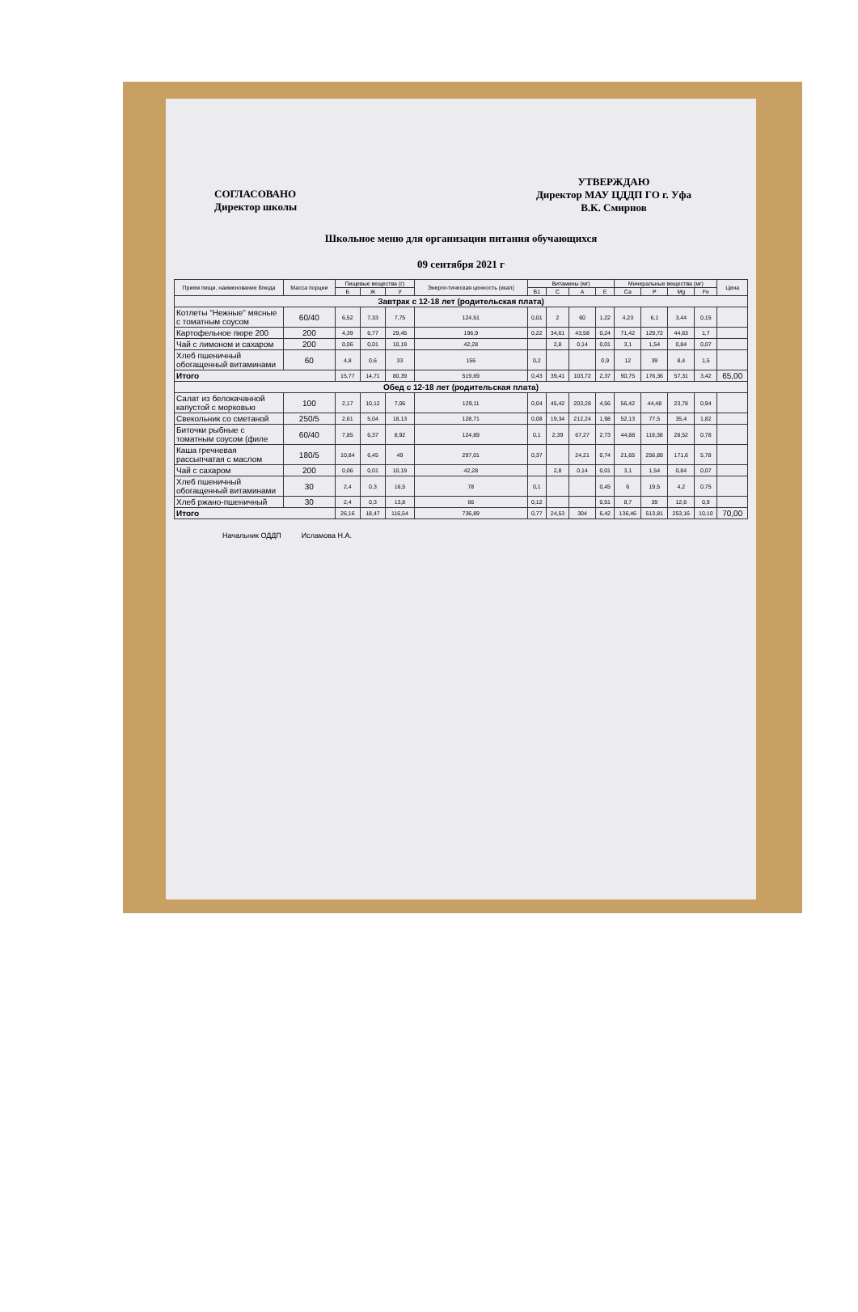СОГЛАСОВАНО
Директор школы
УТВЕРЖДАЮ
Директор МАУ ЦДДП ГО г. Уфа
В.К. Смирнов
Школьное меню для организации питания обучающихся
09 сентября 2021 г
| Прием пищи, наименование блюда | Масса порции | Пищевые вещества (г) | | | Энерге-тическая ценность (ккал) | Витамины (мг) | | | | Минеральные вещества (мг) | | | | Цена |
| --- | --- | --- | --- | --- | --- | --- | --- | --- | --- | --- | --- | --- | --- | --- |
| | | Б | Ж | У | | В1 | С | А | Е | Ca | P | Mg | Fe | |
| Завтрак с 12-18 лет (родительская плата) | | | | | | | | | | | | | | |
| Котлеты "Нежные" мясные с томатным соусом | 60/40 | 6,52 | 7,33 | 7,75 | 124,51 | 0,01 | 2 | 60 | 1,22 | 4,23 | 6,1 | 3,44 | 0,15 | |
| Картофельное пюре 200 | 200 | 4,39 | 6,77 | 29,45 | 196,9 | 0,22 | 34,61 | 43,58 | 0,24 | 71,42 | 129,72 | 44,63 | 1,7 | |
| Чай с лимоном и сахаром | 200 | 0,06 | 0,01 | 10,19 | 42,28 | | 2,8 | 0,14 | 0,01 | 3,1 | 1,54 | 0,84 | 0,07 | |
| Хлеб пшеничный обогащенный витаминами | 60 | 4,8 | 0,6 | 33 | 156 | 0,2 | | | 0,9 | 12 | 39 | 8,4 | 1,5 | |
| Итого | | 15,77 | 14,71 | 80,39 | 519,69 | 0,43 | 39,41 | 103,72 | 2,37 | 90,75 | 176,36 | 57,31 | 3,42 | 65,00 |
| Обед с 12-18 лет (родительская плата) | | | | | | | | | | | | | | |
| Салат из белокачанной капустой с морковью | 100 | 2,17 | 10,12 | 7,06 | 129,11 | 0,04 | 45,42 | 203,28 | 4,56 | 56,42 | 44,48 | 23,78 | 0,94 | |
| Свекольник со сметаной | 250/5 | 2,61 | 5,04 | 18,13 | 128,71 | 0,08 | 19,34 | 212,24 | 1,98 | 52,13 | 77,5 | 35,4 | 1,82 | |
| Биточки рыбные с томатным соусом (филе | 60/40 | 7,85 | 6,37 | 8,92 | 124,89 | 0,1 | 2,39 | 67,27 | 2,73 | 44,88 | 119,38 | 28,52 | 0,78 | |
| Каша гречневая рассыпчатая с маслом | 180/5 | 10,84 | 6,45 | 49 | 297,01 | 0,37 | | 24,21 | 0,74 | 21,65 | 256,89 | 171,6 | 5,78 | |
| Чай с сахаром | 200 | 0,06 | 0,01 | 10,19 | 42,28 | | 2,8 | 0,14 | 0,01 | 3,1 | 1,54 | 0,84 | 0,07 | |
| Хлеб пшеничный обогащенный витаминами | 30 | 2,4 | 0,3 | 16,5 | 78 | 0,1 | | | 0,45 | 6 | 19,5 | 4,2 | 0,75 | |
| Хлеб ржано-пшеничный | 30 | 2,4 | 0,3 | 13,8 | 66 | 0,12 | | | 0,51 | 8,7 | 39 | 12,6 | 0,9 | |
| Итого | | 26,16 | 18,47 | 116,54 | 736,89 | 0,77 | 24,53 | 304 | 6,42 | 136,46 | 513,81 | 253,16 | 10,10 | 70,00 |
Начальник ОДДП Исламова Н.А.